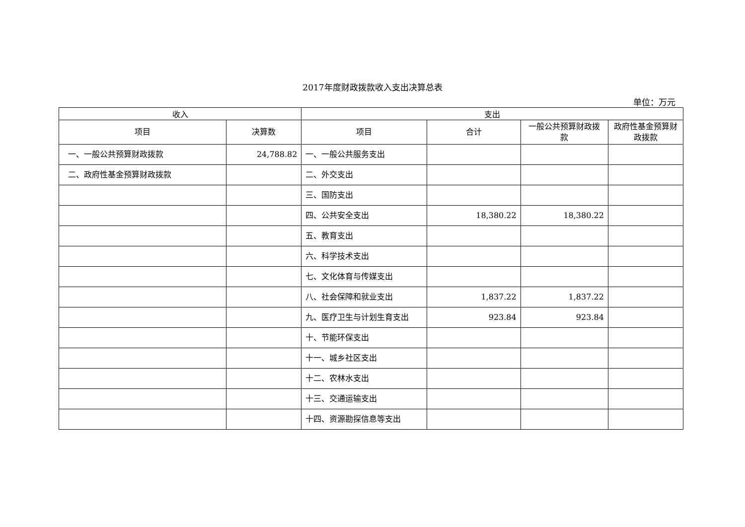2017年度财政拨款收入支出决算总表
单位：万元
| 收入 | | 支出 | | | |
| --- | --- | --- | --- | --- | --- |
| 项目 | 决算数 | 项目 | 合计 | 一般公共预算财政拨款 | 政府性基金预算财政拨款 |
| 一、一般公共预算财政拨款 | 24,788.82 | 一、一般公共服务支出 | | | |
| 二、政府性基金预算财政拨款 | | 二、外交支出 | | | |
| | | 三、国防支出 | | | |
| | | 四、公共安全支出 | 18,380.22 | 18,380.22 | |
| | | 五、教育支出 | | | |
| | | 六、科学技术支出 | | | |
| | | 七、文化体育与传媒支出 | | | |
| | | 八、社会保障和就业支出 | 1,837.22 | 1,837.22 | |
| | | 九、医疗卫生与计划生育支出 | 923.84 | 923.84 | |
| | | 十、节能环保支出 | | | |
| | | 十一、城乡社区支出 | | | |
| | | 十二、农林水支出 | | | |
| | | 十三、交通运输支出 | | | |
| | | 十四、资源勘探信息等支出 | | | |